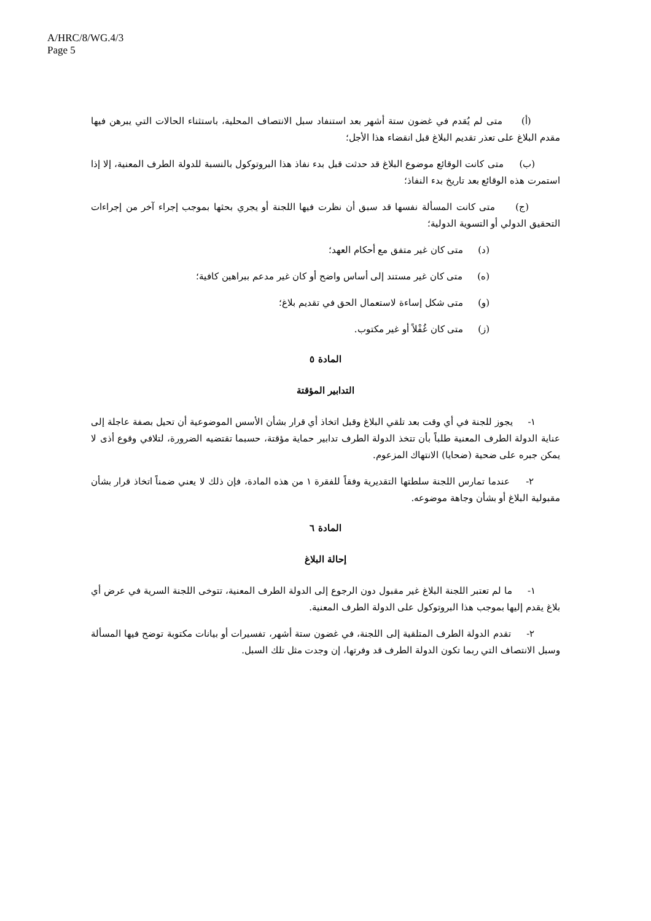A/HRC/8/WG.4/3
Page 5
(أ) متى لم يُقدم في غضون ستة أشهر بعد استنفاد سبل الانتصاف المحلية، باستثناء الحالات التي يبرهن فيها مقدم البلاغ على تعذر تقديم البلاغ قبل انقضاء هذا الأجل؛
(ب) متى كانت الوقائع موضوع البلاغ قد حدثت قبل بدء نفاذ هذا البروتوكول بالنسبة للدولة الطرف المعنية، إلا إذا استمرت هذه الوقائع بعد تاريخ بدء النفاذ؛
(ج) متى كانت المسألة نفسها قد سبق أن نظرت فيها اللجنة أو يجري بحثها بموجب إجراء آخر من إجراءات التحقيق الدولي أو التسوية الدولية؛
(د) متى كان غير متفق مع أحكام العهد؛
(ه) متى كان غير مستند إلى أساس واضح أو كان غير مدعم ببراهين كافية؛
(و) متى شكل إساءة لاستعمال الحق في تقديم بلاغ؛
(ز) متى كان غُفْلاً أو غير مكتوب.
المادة ٥
التدابير المؤقتة
١- يجوز للجنة في أي وقت بعد تلقي البلاغ وقبل اتخاذ أي قرار بشأن الأسس الموضوعية أن تحيل بصفة عاجلة إلى عناية الدولة الطرف المعنية طلباً بأن تتخذ الدولة الطرف تدابير حماية مؤقتة، حسبما تقتضيه الضرورة، لتلافي وقوع أذى لا يمكن جبره على ضحية (ضحايا) الانتهاك المزعوم.
٢- عندما تمارس اللجنة سلطتها التقديرية وفقاً للفقرة ١ من هذه المادة، فإن ذلك لا يعني ضمناً اتخاذ قرار بشأن مقبولية البلاغ أو بشأن وجاهة موضوعه.
المادة ٦
إحالة البلاغ
١- ما لم تعتبر اللجنة البلاغ غير مقبول دون الرجوع إلى الدولة الطرف المعنية، تتوخى اللجنة السرية في عرض أي بلاغ يقدم إليها بموجب هذا البروتوكول على الدولة الطرف المعنية.
٢- تقدم الدولة الطرف المتلقية إلى اللجنة، في غضون ستة أشهر، تفسيرات أو بيانات مكتوبة توضح فيها المسألة وسبل الانتصاف التي ربما تكون الدولة الطرف قد وفرتها، إن وجدت مثل تلك السبل.